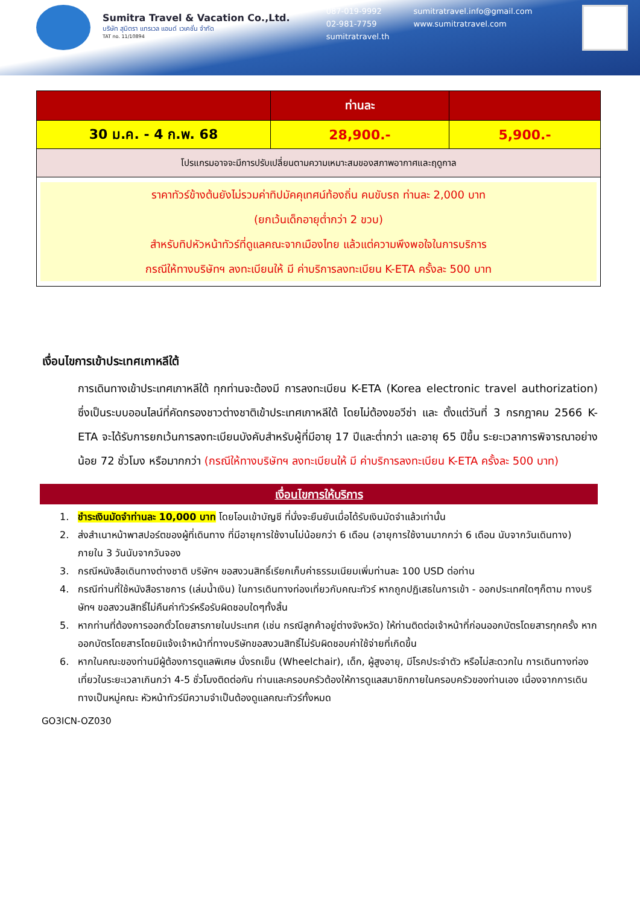Sumitra Travel & Vacation Co.,Ltd.
บริษัท สุมิตรา แทรเวล แอนด์ เวเคชั่น จำกัด
TAT no. 11/10894
087-019-9992
02-981-7759
sumitratravel.th
sumitratravel.info@gmail.com
www.sumitratravel.com
| | ท่านละ | |
| --- | --- | --- |
| 30 ม.ค. - 4 ก.พ. 68 | 28,900.- | 5,900.- |
| โปรแกรมอาจจะมีการปรับเปลี่ยนตามความเหมาะสมของสภาพอากาศและฤดูกาล | | |
| ราคาทัวร์ข้างต้นยังไม่รวมค่าทิปมัคคุเทศน์ท้องถิ่น คนขับรถ ท่านละ 2,000 บาท (ยกเว้นเด็กอายุต่ำกว่า 2 ขวบ) สำหรับทิปหัวหน้าทัวร์ที่ดูแลคณะจากเมืองไทย แล้วแต่ความพึงพอใจในการบริการ กรณีให้ทางบริษัทฯ ลงทะเบียนให้ มี ค่าบริการลงทะเบียน K-ETA ครั้งละ 500 บาท | | |
เงื่อนไขการเข้าประเทศเกาหลีใต้
การเดินทางเข้าประเทศเกาหลีใต้ ทุกท่านจะต้องมี การลงทะเบียน K-ETA (Korea electronic travel authorization) ซึ่งเป็นระบบออนไลน์ที่คัดกรองชาวต่างชาติเข้าประเทศเกาหลีใต้ โดยไม่ต้องขอวีซ่า และ ตั้งแต่วันที่ 3 กรกฎาคม 2566 K-ETA จะได้รับการยกเว้นการลงทะเบียนบังคับสำหรับผู้ที่มีอายุ 17 ปีและต่ำกว่า และอายุ 65 ปีขึ้น ระยะเวลาการพิจารณาอย่างน้อย 72 ชั่วโมง หรือมากกว่า (กรณีให้ทางบริษัทฯ ลงทะเบียนให้ มี ค่าบริการลงทะเบียน K-ETA ครั้งละ 500 บาท)
เงื่อนไขการให้บริการ
1. ชำระเงินมัดจำท่านละ 10,000 บาท โดยโอนเข้าบัญชี ที่นั่งจะยืนยันเมื่อได้รับเงินมัดจำแล้วเท่านั้น
2. ส่งสำเนาหน้าพาสปอร์ตของผู้ที่เดินทาง ที่มีอายุการใช้งานไม่น้อยกว่า 6 เดือน (อายุการใช้งานมากกว่า 6 เดือน นับจากวันเดินทาง) ภายใน 3 วันนับจากวันจอง
3. กรณีหนังสือเดินทางต่างชาติ บริษัทฯ ขอสงวนสิทธิ์เรียกเก็บค่าธรรมเนียมเพิ่มท่านละ 100 USD ต่อท่าน
4. กรณีท่านที่ใช้หนังสือราชการ (เล่มน้ำเงิน) ในการเดินทางท่องเที่ยวกับคณะทัวร์ หากถูกปฏิเสธในการเข้า - ออกประเทศใดๆก็ตาม ทางบริษัทฯ ขอสงวนสิทธิ์ไม่คืนค่าทัวร์หรือรับผิดชอบใดๆทั้งสิ้น
5. หากท่านที่ต้องการออกตั๋วโดยสารภายในประเทศ (เช่น กรณีลูกค้าอยู่ต่างจังหวัด) ให้ท่านติดต่อเจ้าหน้าที่ก่อนออกบัตรโดยสารทุกครั้ง หากออกบัตรโดยสารโดยมิแจ้งเจ้าหน้าที่ทางบริษัทขอสงวนสิทธิ์ไม่รับผิดชอบค่าใช้จ่ายที่เกิดขึ้น
6. หากในคณะของท่านมีผู้ต้องการดูแลพิเศษ นั่งรถเข็น (Wheelchair), เด็ก, ผู้สูงอายุ, มีโรคประจำตัว หรือไม่สะดวกใน การเดินทางท่องเที่ยวในระยะเวลาเกินกว่า 4-5 ชั่วโมงติดต่อกัน ท่านและครอบครัวต้องให้การดูแลสมาชิกภายในครอบครัวของท่านเอง เนื่องจากการเดินทางเป็นหมู่คณะ หัวหน้าทัวร์มีความจำเป็นต้องดูแลคณะทัวร์ทั้งหมด
GO3ICN-OZ030